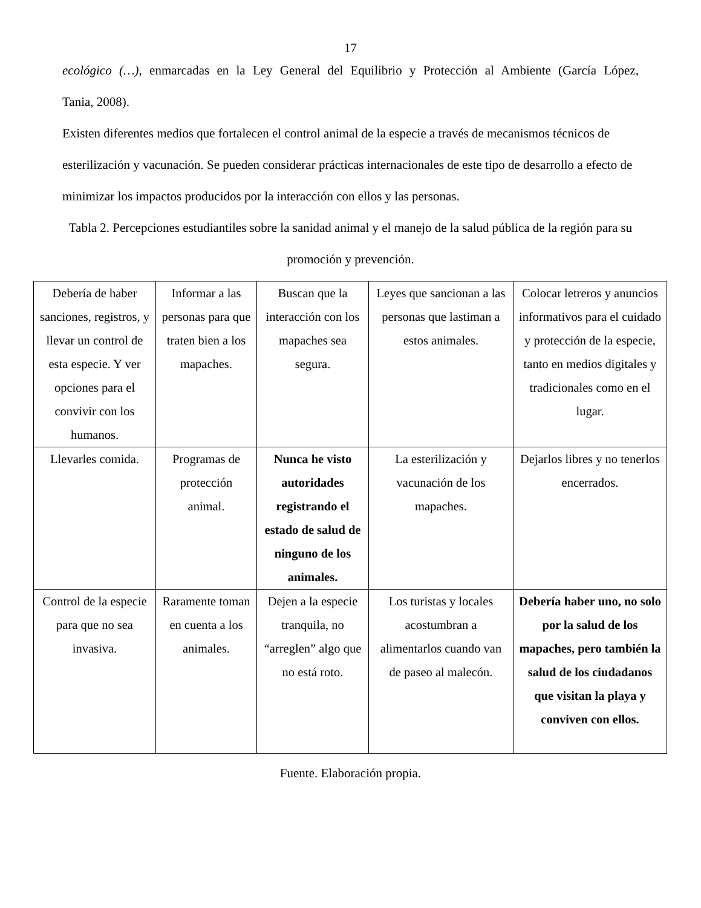17
ecológico (…), enmarcadas en la Ley General del Equilibrio y Protección al Ambiente (García López,
Tania, 2008).
Existen diferentes medios que fortalecen el control animal de la especie a través de mecanismos técnicos de esterilización y vacunación. Se pueden considerar prácticas internacionales de este tipo de desarrollo a efecto de minimizar los impactos producidos por la interacción con ellos y las personas.
Tabla 2. Percepciones estudiantiles sobre la sanidad animal y el manejo de la salud pública de la región para su promoción y prevención.
| Debería de haber sanciones, registros, y llevar un control de esta especie. Y ver opciones para el convivir con los humanos. | Informar a las personas para que traten bien a los mapaches. | Buscan que la interacción con los mapaches sea segura. | Leyes que sancionan a las personas que lastiman a estos animales. | Colocar letreros y anuncios informativos para el cuidado y protección de la especie, tanto en medios digitales y tradicionales como en el lugar. |
| Llevarles comida. | Programas de protección animal. | Nunca he visto autoridades registrando el estado de salud de ninguno de los animales. | La esterilización y vacunación de los mapaches. | Dejarlos libres y no tenerlos encerrados. |
| Control de la especie para que no sea invasiva. | Raramente toman en cuenta a los animales. | Dejen a la especie tranquila, no “arreglen” algo que no está roto. | Los turistas y locales acostumbran a alimentarlos cuando van de paseo al malecón. | Debería haber uno, no solo por la salud de los mapaches, pero también la salud de los ciudadanos que visitan la playa y conviven con ellos. |
Fuente. Elaboración propia.